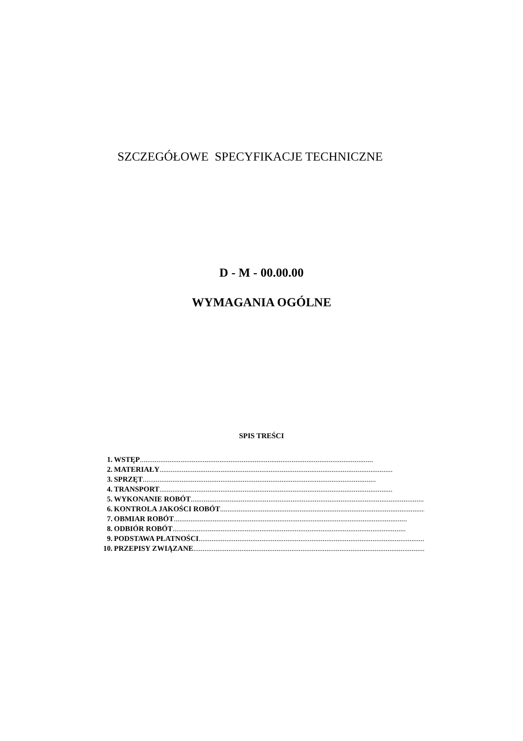SZCZEGÓŁOWE SPECYFIKACJE TECHNICZNE
D - M - 00.00.00
WYMAGANIA OGÓLNE
SPIS TREŚCI
1. WSTĘP..............................................................................................................................
2. MATERIAŁY..............................................................................................................................
3. SPRZĘT ..............................................................................................................................
4. TRANSPORT..............................................................................................................................
5. WYKONANIE ROBÓT ..............................................................................................................................
6. KONTROLA JAKOŚCI ROBÓT ..............................................................................................................................
7. OBMIAR ROBÓT ..............................................................................................................................
8. ODBIÓR ROBÓT..............................................................................................................................
9. PODSTAWA PŁATNOŚCI..............................................................................................................................
10. PRZEPISY ZWIĄZANE ..............................................................................................................................